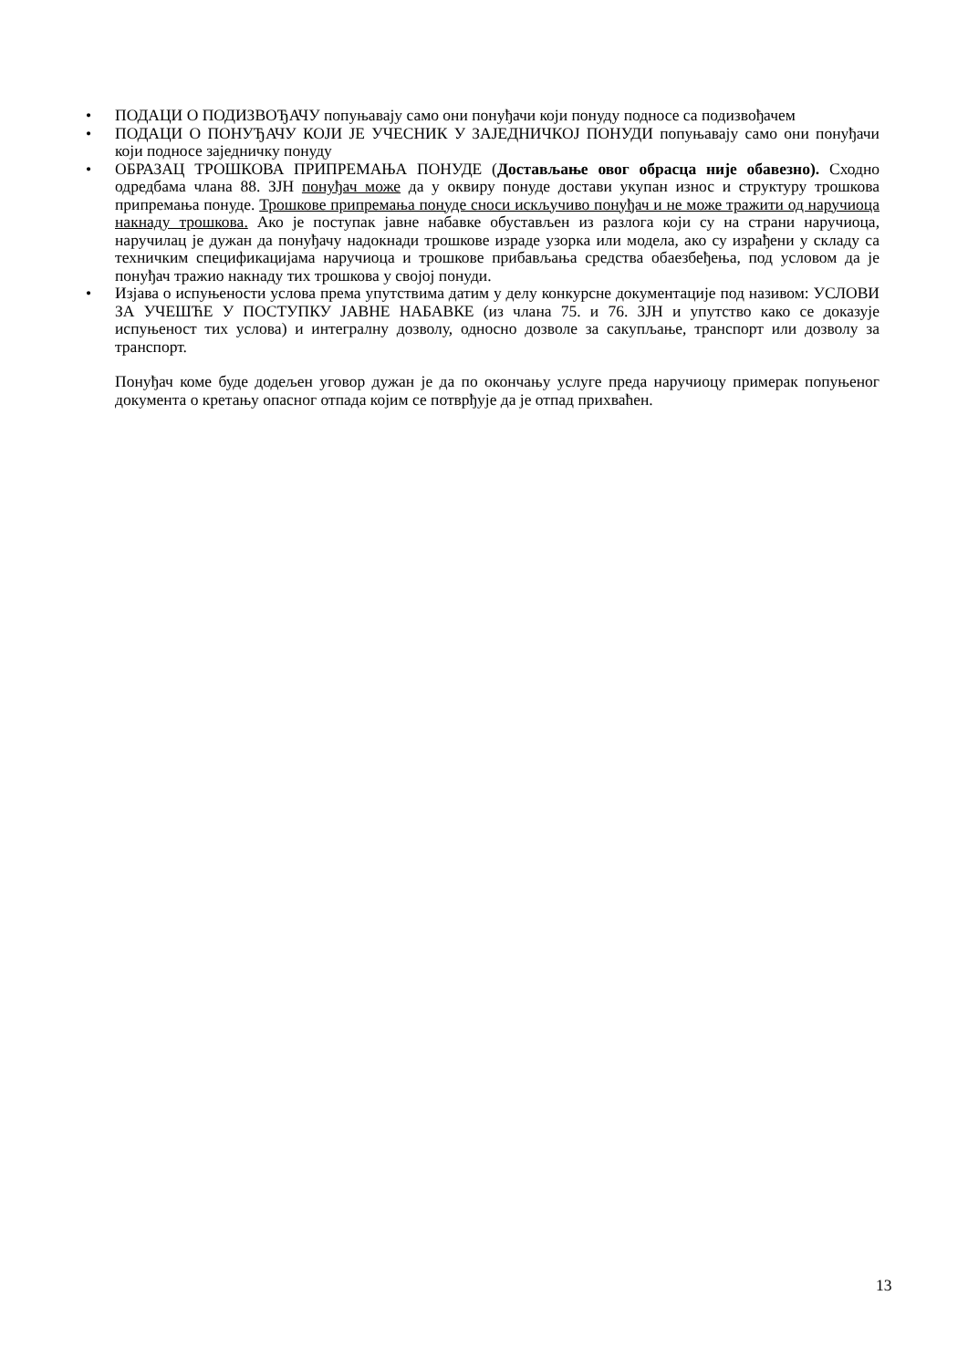• ПОДАЦИ О ПОДИЗВОЂАЧУ попуњавају само они понуђачи који понуду подносе са подизвођачем
• ПОДАЦИ О ПОНУЂАЧУ КОЈИ ЈЕ УЧЕСНИК У ЗАЈЕДНИЧКОЈ ПОНУДИ попуњавају само они понуђачи који подносе заједничку понуду
• ОБРАЗАЦ ТРОШКОВА ПРИПРЕМАЊА ПОНУДЕ (Достављање овог обрасца није обавезно). Сходно одредбама члана 88. ЗЈН понуђач може да у оквиру понуде достави укупан износ и структуру трошкова припремања понуде. Трошкове припремања понуде сноси искључиво понуђач и не може тражити од наручиоца накнаду трошкова. Ако је поступак јавне набавке обустављен из разлога који су на страни наручиоца, наручилац је дужан да понуђачу надокнади трошкове израде узорка или модела, ако су израђени у складу са техничким спецификацијама наручиоца и трошкове прибављања средства обаезбеђења, под условом да је понуђач тражио накнаду тих трошкова у својој понуди.
• Изјава о испуњености услова према упутствима датим у делу конкурсне документације под називом: УСЛОВИ ЗА УЧЕШЋЕ У ПОСТУПКУ ЈАВНЕ НАБАВКЕ (из члана 75. и 76. ЗЈН и упутство како се доказује испуњеност тих услова) и интегралну дозволу, односно дозволе за сакупљање, транспорт или дозволу за транспорт.
Понуђач коме буде додељен уговор дужан је да по окончању услуге преда наручиоцу примерак попуњеног документа о кретању опасног отпада којим се потврђује да је отпад прихваћен.
13